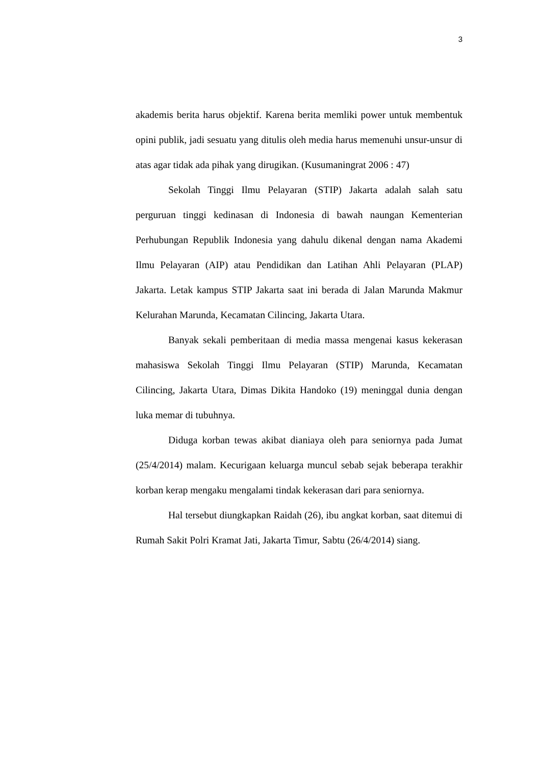3
akademis berita harus objektif. Karena berita memliki power untuk membentuk opini publik, jadi sesuatu yang ditulis oleh media harus memenuhi unsur-unsur di atas agar tidak ada pihak yang dirugikan. (Kusumaningrat 2006 : 47)
Sekolah Tinggi Ilmu Pelayaran (STIP) Jakarta adalah salah satu perguruan tinggi kedinasan di Indonesia di bawah naungan Kementerian Perhubungan Republik Indonesia yang dahulu dikenal dengan nama Akademi Ilmu Pelayaran (AIP) atau Pendidikan dan Latihan Ahli Pelayaran (PLAP) Jakarta. Letak kampus STIP Jakarta saat ini berada di Jalan Marunda Makmur Kelurahan Marunda, Kecamatan Cilincing, Jakarta Utara.
Banyak sekali pemberitaan di media massa mengenai kasus kekerasan mahasiswa Sekolah Tinggi Ilmu Pelayaran (STIP) Marunda, Kecamatan Cilincing, Jakarta Utara, Dimas Dikita Handoko (19) meninggal dunia dengan luka memar di tubuhnya.
Diduga korban tewas akibat dianiaya oleh para seniornya pada Jumat (25/4/2014) malam. Kecurigaan keluarga muncul sebab sejak beberapa terakhir korban kerap mengaku mengalami tindak kekerasan dari para seniornya.
Hal tersebut diungkapkan Raidah (26), ibu angkat korban, saat ditemui di Rumah Sakit Polri Kramat Jati, Jakarta Timur, Sabtu (26/4/2014) siang.